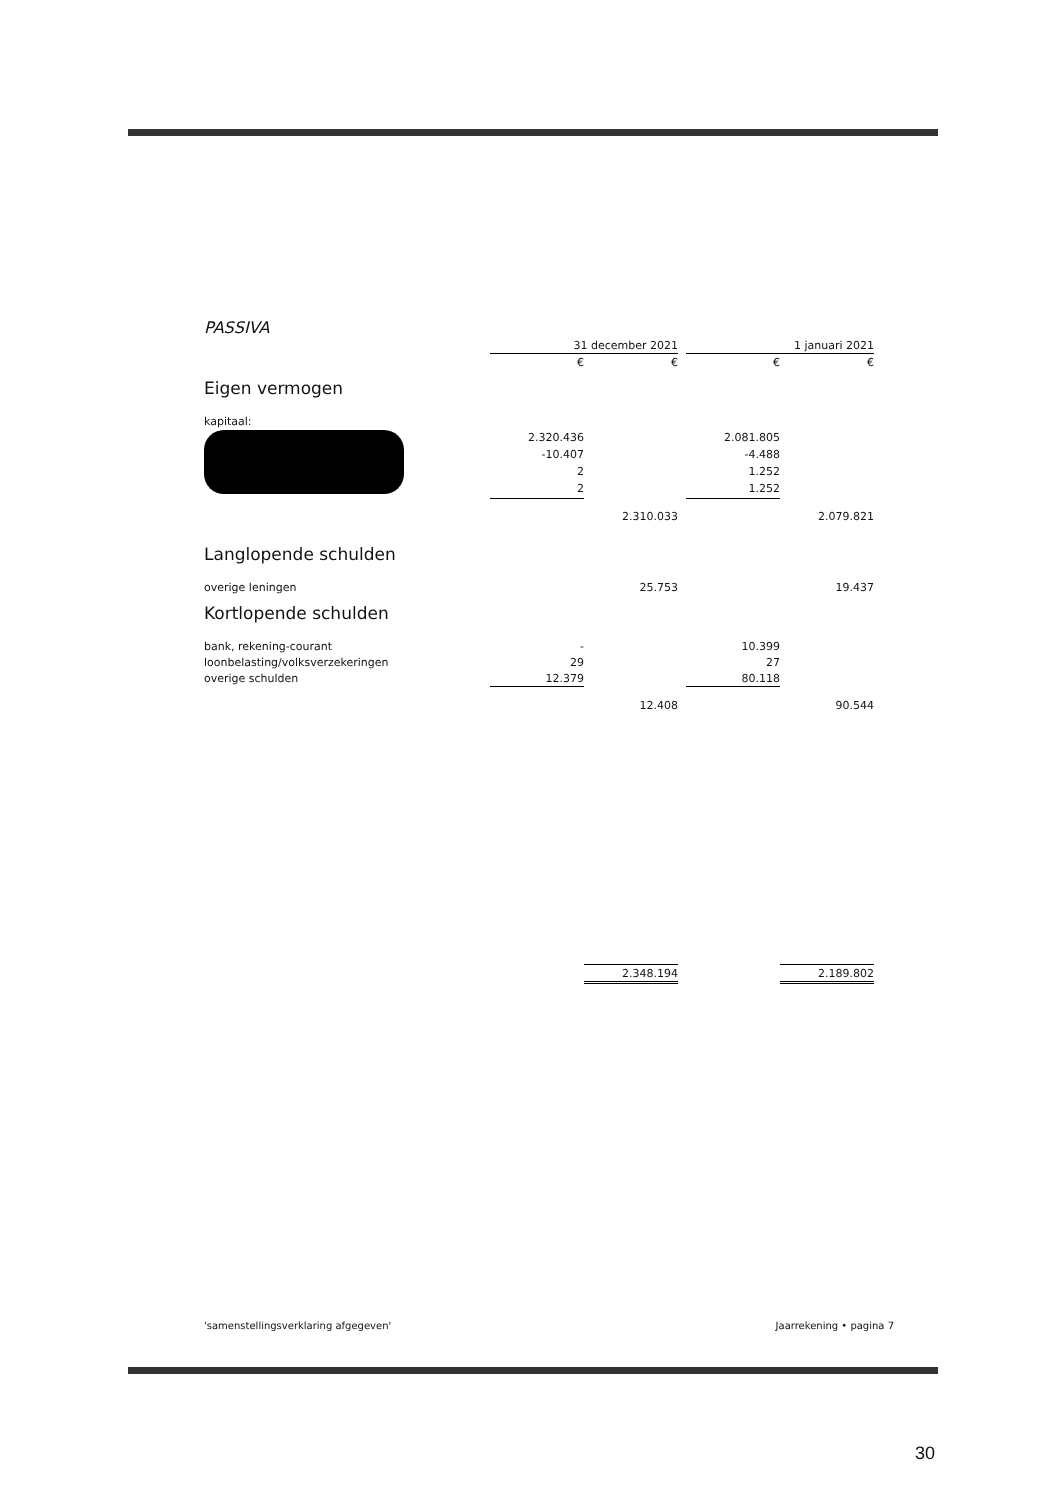PASSIVA
| | 31 december 2021 | | | 1 januari 2021 | |
| | € | € | | € | € |
| Eigen vermogen | | | | | |
| kapitaal: | | | | | |
| | 2.320.436 | | | 2.081.805 | |
| | -10.407 | | | -4.488 | |
| | 2 | | | 1.252 | |
| | 2 | | | 1.252 | |
| | | 2.310.033 | | | 2.079.821 |
| Langlopende schulden | | | | | |
| overige leningen | | 25.753 | | | 19.437 |
| Kortlopende schulden | | | | | |
| bank, rekening-courant | - | | | 10.399 | |
| loonbelasting/volksverzekeringen | 29 | | | 27 | |
| overige schulden | 12.379 | | | 80.118 | |
| | | 12.408 | | | 90.544 |
| | | 2.348.194 | | | 2.189.802 |
'samenstellingsverklaring afgegeven' Jaarrekening • pagina 7
30